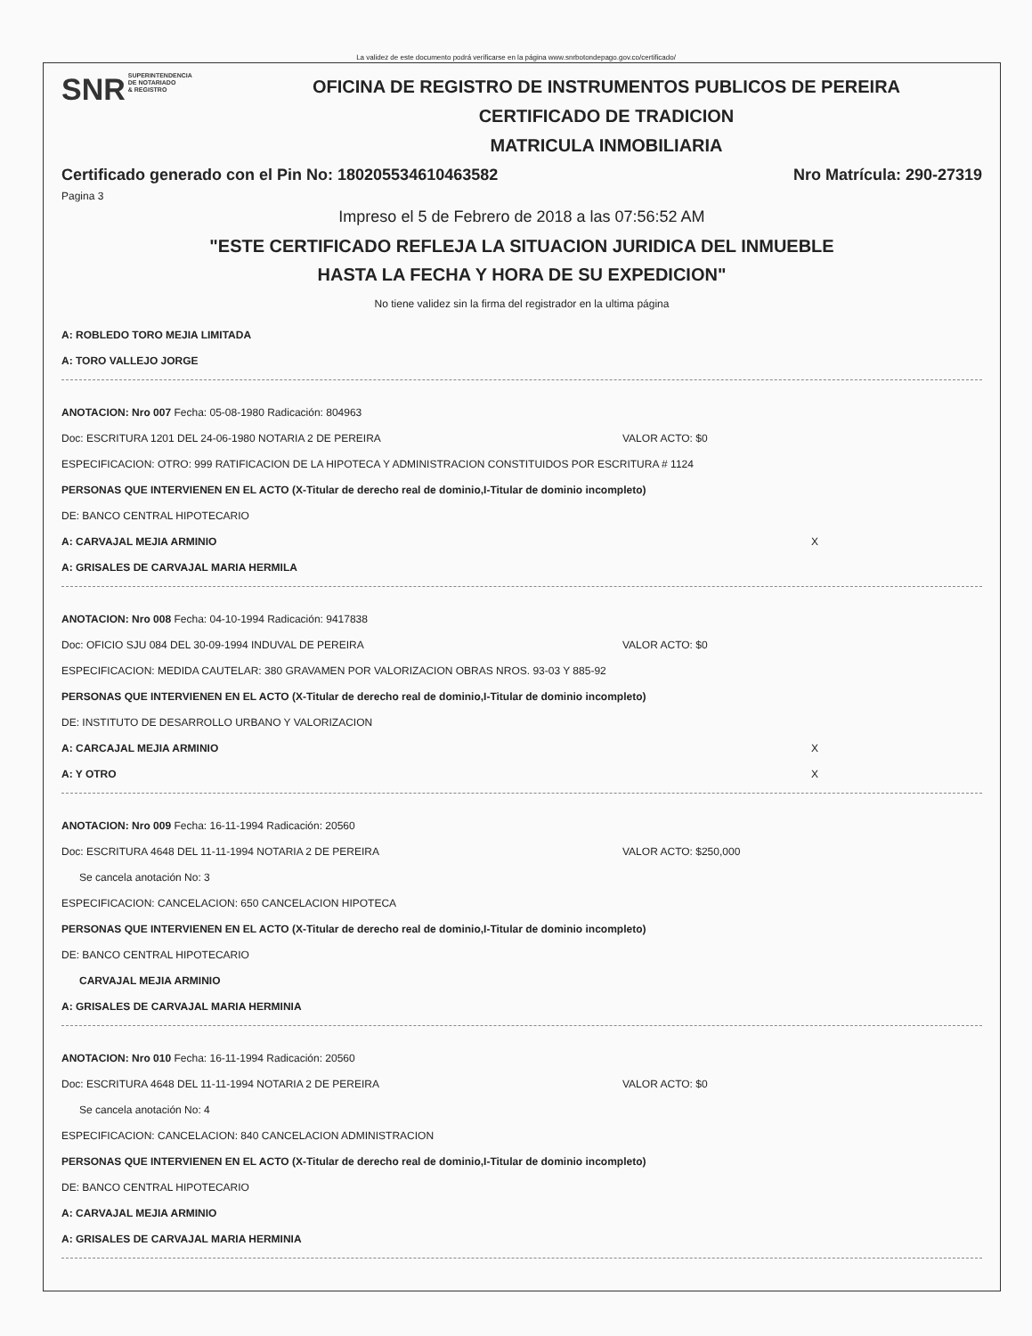La validez de este documento podrá verificarse en la página www.snrbotondepago.gov.co/certificado/
SNR SUPERINTENDENCIA
DE NOTARIADO
& REGISTRO
OFICINA DE REGISTRO DE INSTRUMENTOS PUBLICOS DE PEREIRA
CERTIFICADO DE TRADICION
MATRICULA INMOBILIARIA
Certificado generado con el Pin No: 180205534610463582 Nro Matrícula: 290-27319
Pagina 3
Impreso el 5 de Febrero de 2018 a las 07:56:52 AM
"ESTE CERTIFICADO REFLEJA LA SITUACION JURIDICA DEL INMUEBLE
HASTA LA FECHA Y HORA DE SU EXPEDICION"
No tiene validez sin la firma del registrador en la ultima página
A: ROBLEDO TORO MEJIA LIMITADA
A: TORO VALLEJO JORGE
ANOTACION: Nro 007 Fecha: 05-08-1980 Radicación: 804963
Doc: ESCRITURA 1201 DEL 24-06-1980 NOTARIA 2 DE PEREIRA VALOR ACTO: $0
ESPECIFICACION: OTRO: 999 RATIFICACION DE LA HIPOTECA Y ADMINISTRACION CONSTITUIDOS POR ESCRITURA # 1124
PERSONAS QUE INTERVIENEN EN EL ACTO (X-Titular de derecho real de dominio,I-Titular de dominio incompleto)
DE: BANCO CENTRAL HIPOTECARIO
A: CARVAJAL MEJIA ARMINIO X
A: GRISALES DE CARVAJAL MARIA HERMILA
ANOTACION: Nro 008 Fecha: 04-10-1994 Radicación: 9417838
Doc: OFICIO SJU 084 DEL 30-09-1994 INDUVAL DE PEREIRA VALOR ACTO: $0
ESPECIFICACION: MEDIDA CAUTELAR: 380 GRAVAMEN POR VALORIZACION OBRAS NROS. 93-03 Y 885-92
PERSONAS QUE INTERVIENEN EN EL ACTO (X-Titular de derecho real de dominio,I-Titular de dominio incompleto)
DE: INSTITUTO DE DESARROLLO URBANO Y VALORIZACION
A: CARCAJAL MEJIA ARMINIO X
A: Y OTRO X
ANOTACION: Nro 009 Fecha: 16-11-1994 Radicación: 20560
Doc: ESCRITURA 4648 DEL 11-11-1994 NOTARIA 2 DE PEREIRA VALOR ACTO: $250,000
Se cancela anotación No: 3
ESPECIFICACION: CANCELACION: 650 CANCELACION HIPOTECA
PERSONAS QUE INTERVIENEN EN EL ACTO (X-Titular de derecho real de dominio,I-Titular de dominio incompleto)
DE: BANCO CENTRAL HIPOTECARIO
CARVAJAL MEJIA ARMINIO
A: GRISALES DE CARVAJAL MARIA HERMINIA
ANOTACION: Nro 010 Fecha: 16-11-1994 Radicación: 20560
Doc: ESCRITURA 4648 DEL 11-11-1994 NOTARIA 2 DE PEREIRA VALOR ACTO: $0
Se cancela anotación No: 4
ESPECIFICACION: CANCELACION: 840 CANCELACION ADMINISTRACION
PERSONAS QUE INTERVIENEN EN EL ACTO (X-Titular de derecho real de dominio,I-Titular de dominio incompleto)
DE: BANCO CENTRAL HIPOTECARIO
A: CARVAJAL MEJIA ARMINIO
A: GRISALES DE CARVAJAL MARIA HERMINIA